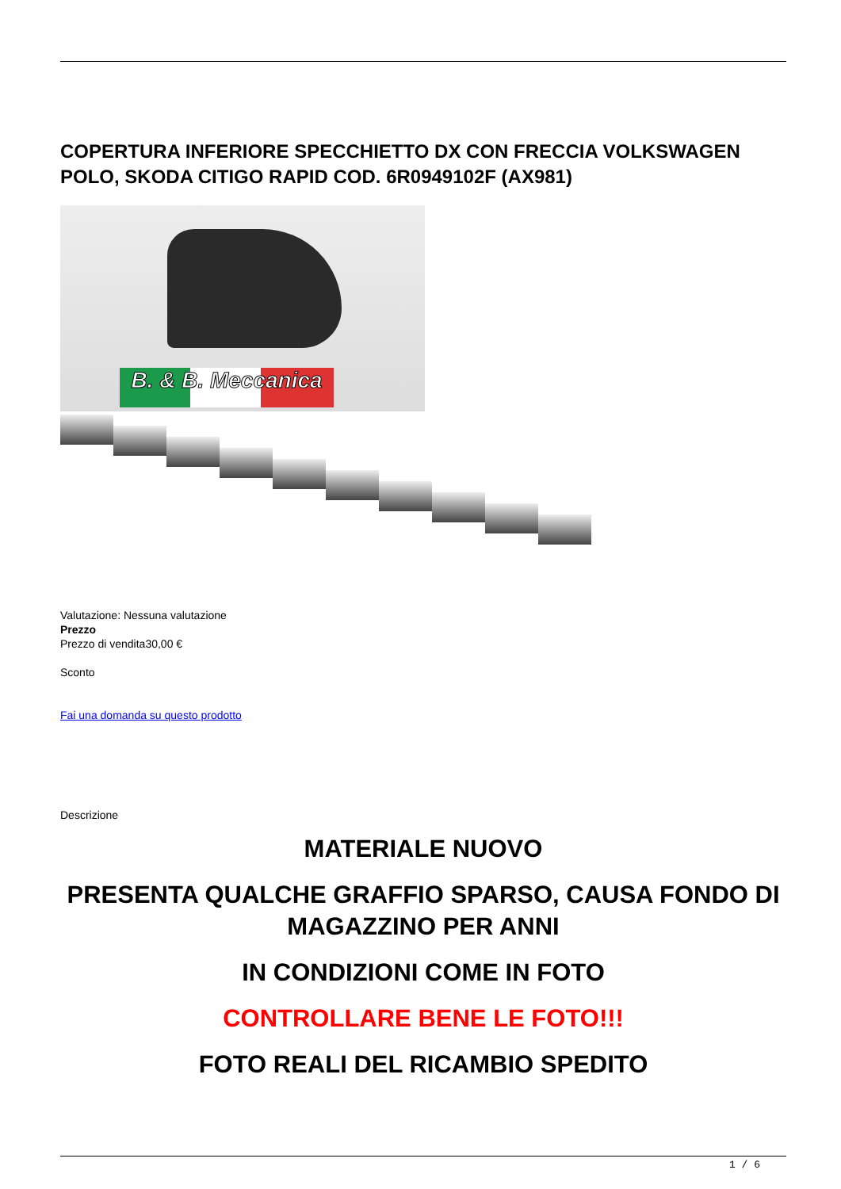COPERTURA INFERIORE SPECCHIETTO DX CON FRECCIA VOLKSWAGEN POLO, SKODA CITIGO RAPID COD. 6R0949102F (AX981)
B. & B. Meccanica
Valutazione: Nessuna valutazione
Prezzo
Prezzo di vendita30,00 €
Sconto
Fai una domanda su questo prodotto
Descrizione
MATERIALE NUOVO
PRESENTA QUALCHE GRAFFIO SPARSO, CAUSA FONDO DI MAGAZZINO PER ANNI
IN CONDIZIONI COME IN FOTO
CONTROLLARE BENE LE FOTO!!!
FOTO REALI DEL RICAMBIO SPEDITO
1 / 6